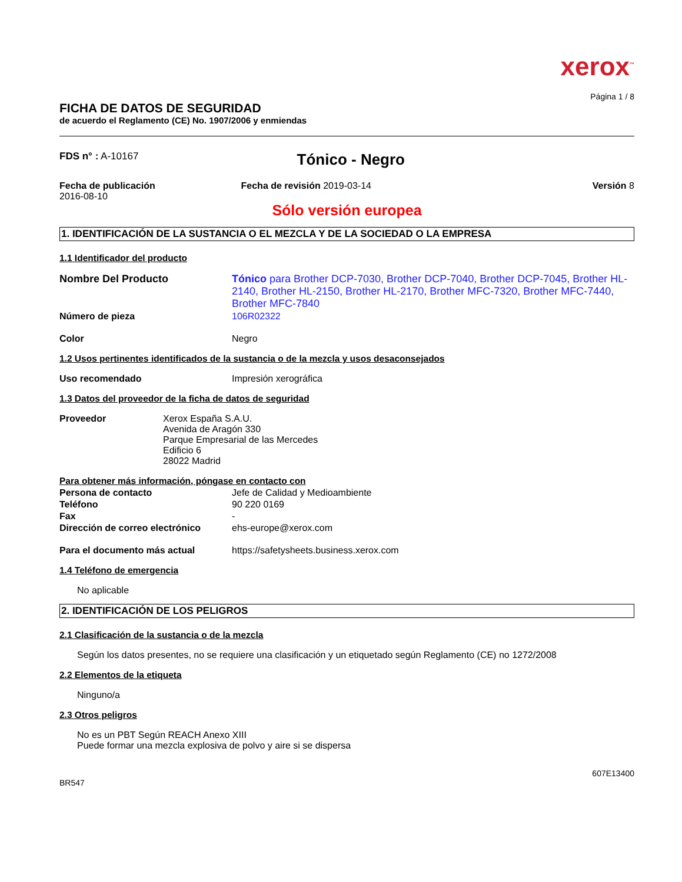xerox<sup>™</sup>
Página 1 / 8
FICHA DE DATOS DE SEGURIDAD
de acuerdo el Reglamento (CE) No. 1907/2006 y enmiendas
FDS n° : A-10167
Tónico - Negro
Fecha de publicación
2016-08-10
Fecha de revisión 2019-03-14 Versión 8
Sólo versión europea
1. IDENTIFICACIÓN DE LA SUSTANCIA O EL MEZCLA Y DE LA SOCIEDAD O LA EMPRESA
1.1 Identificador del producto
Nombre Del Producto Tónico para Brother DCP-7030, Brother DCP-7040, Brother DCP-7045, Brother HL-2140, Brother HL-2150, Brother HL-2170, Brother MFC-7320, Brother MFC-7440, Brother MFC-7840
Número de pieza 106R02322
Color Negro
1.2 Usos pertinentes identificados de la sustancia o de la mezcla y usos desaconsejados
Uso recomendado Impresión xerográfica
1.3 Datos del proveedor de la ficha de datos de seguridad
Proveedor Xerox España S.A.U.
Avenida de Aragón 330
Parque Empresarial de las Mercedes
Edificio 6
28022 Madrid
Para obtener más información, póngase en contacto con
Persona de contacto Jefe de Calidad y Medioambiente
Teléfono 90 220 0169
Fax -
Dirección de correo electrónico
ehs-europe@xerox.com
Para el documento más actual https://safetysheets.business.xerox.com
1.4 Teléfono de emergencia
No aplicable
2. IDENTIFICACIÓN DE LOS PELIGROS
2.1 Clasificación de la sustancia o de la mezcla
Según los datos presentes, no se requiere una clasificación y un etiquetado según Reglamento (CE) no 1272/2008
2.2 Elementos de la etiqueta
Ninguno/a
2.3 Otros peligros
No es un PBT Según REACH Anexo XIII
Puede formar una mezcla explosiva de polvo y aire si se dispersa
607E13400
BR547